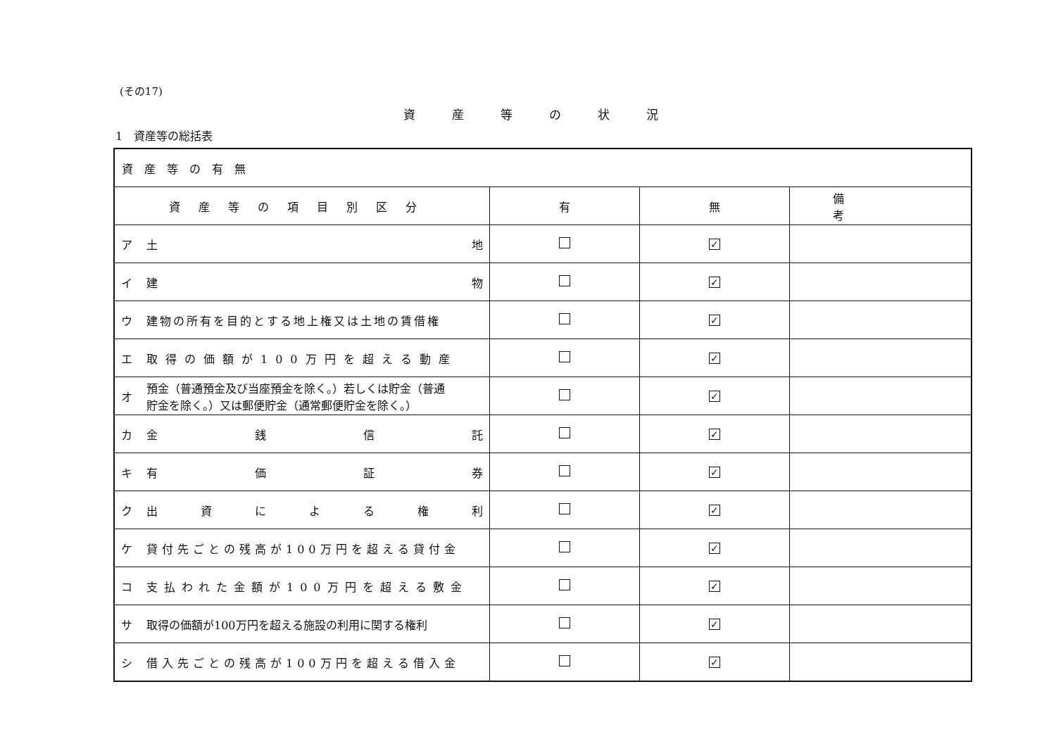(その17)
資産等の状況
1　資産等の総括表
| 資産等の有無 | | | |
| 資産等の項目別区分 | 有 | 無 | 備考 |
| ア 土 地 | | ✓ | |
| イ 建 物 | | ✓ | |
| ウ 建物の所有を目的とする地上権又は土地の賃借権 | | ✓ | |
| エ 取得の価額が100万円を超える動産 | | ✓ | |
| オ 預金（普通預金及び当座預金を除く。）若しくは貯金（普通 貯金を除く。）又は郵便貯金（通常郵便貯金を除く。） | | ✓ | |
| カ 金 銭 信 託 | | ✓ | |
| キ 有 価 証 券 | | ✓ | |
| ク 出 資 に よ る 権 利 | | ✓ | |
| ケ 貸付先ごとの残高が100万円を超える貸付金 | | ✓ | |
| コ 支払われた金額が100万円を超える敷金 | | ✓ | |
| サ 取得の価額が100万円を超える施設の利用に関する権利 | | ✓ | |
| シ 借入先ごとの残高が100万円を超える借入金 | | ✓ | |